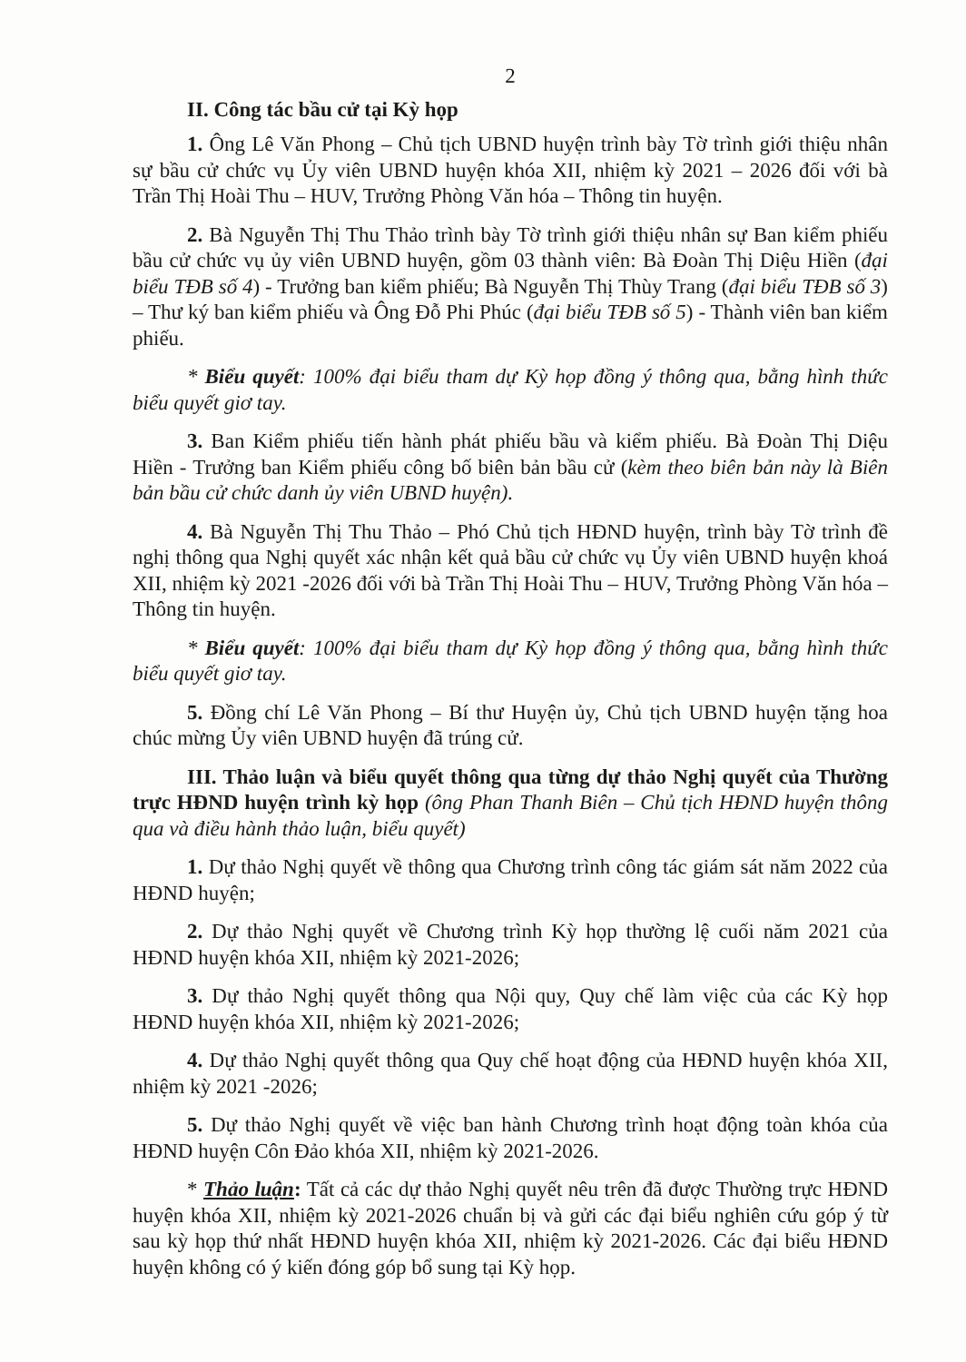2
II. Công tác bầu cử tại Kỳ họp
1. Ông Lê Văn Phong – Chủ tịch UBND huyện trình bày Tờ trình giới thiệu nhân sự bầu cử chức vụ Ủy viên UBND huyện khóa XII, nhiệm kỳ 2021 – 2026 đối với bà Trần Thị Hoài Thu – HUV, Trưởng Phòng Văn hóa – Thông tin huyện.
2. Bà Nguyễn Thị Thu Thảo trình bày Tờ trình giới thiệu nhân sự Ban kiểm phiếu bầu cử chức vụ ủy viên UBND huyện, gồm 03 thành viên: Bà Đoàn Thị Diệu Hiền (đại biểu TĐB số 4) - Trưởng ban kiểm phiếu; Bà Nguyễn Thị Thùy Trang (đại biểu TĐB số 3) – Thư ký ban kiểm phiếu và Ông Đỗ Phi Phúc (đại biểu TĐB số 5) - Thành viên ban kiểm phiếu.
* Biểu quyết: 100% đại biểu tham dự Kỳ họp đồng ý thông qua, bằng hình thức biểu quyết giơ tay.
3. Ban Kiểm phiếu tiến hành phát phiếu bầu và kiểm phiếu. Bà Đoàn Thị Diệu Hiền - Trưởng ban Kiểm phiếu công bố biên bản bầu cử (kèm theo biên bản này là Biên bản bầu cử chức danh ủy viên UBND huyện).
4. Bà Nguyễn Thị Thu Thảo – Phó Chủ tịch HĐND huyện, trình bày Tờ trình đề nghị thông qua Nghị quyết xác nhận kết quả bầu cử chức vụ Ủy viên UBND huyện khoá XII, nhiệm kỳ 2021 -2026 đối với bà Trần Thị Hoài Thu – HUV, Trưởng Phòng Văn hóa – Thông tin huyện.
* Biểu quyết: 100% đại biểu tham dự Kỳ họp đồng ý thông qua, bằng hình thức biểu quyết giơ tay.
5. Đồng chí Lê Văn Phong – Bí thư Huyện ủy, Chủ tịch UBND huyện tặng hoa chúc mừng Ủy viên UBND huyện đã trúng cử.
III. Thảo luận và biểu quyết thông qua từng dự thảo Nghị quyết của Thường trực HĐND huyện trình kỳ họp (ông Phan Thanh Biên – Chủ tịch HĐND huyện thông qua và điều hành thảo luận, biểu quyết)
1. Dự thảo Nghị quyết về thông qua Chương trình công tác giám sát năm 2022 của HĐND huyện;
2. Dự thảo Nghị quyết về Chương trình Kỳ họp thường lệ cuối năm 2021 của HĐND huyện khóa XII, nhiệm kỳ 2021-2026;
3. Dự thảo Nghị quyết thông qua Nội quy, Quy chế làm việc của các Kỳ họp HĐND huyện khóa XII, nhiệm kỳ 2021-2026;
4. Dự thảo Nghị quyết thông qua Quy chế hoạt động của HĐND huyện khóa XII, nhiệm kỳ 2021 -2026;
5. Dự thảo Nghị quyết về việc ban hành Chương trình hoạt động toàn khóa của HĐND huyện Côn Đảo khóa XII, nhiệm kỳ 2021-2026.
* Thảo luận: Tất cả các dự thảo Nghị quyết nêu trên đã được Thường trực HĐND huyện khóa XII, nhiệm kỳ 2021-2026 chuẩn bị và gửi các đại biểu nghiên cứu góp ý từ sau kỳ họp thứ nhất HĐND huyện khóa XII, nhiệm kỳ 2021-2026. Các đại biểu HĐND huyện không có ý kiến đóng góp bổ sung tại Kỳ họp.